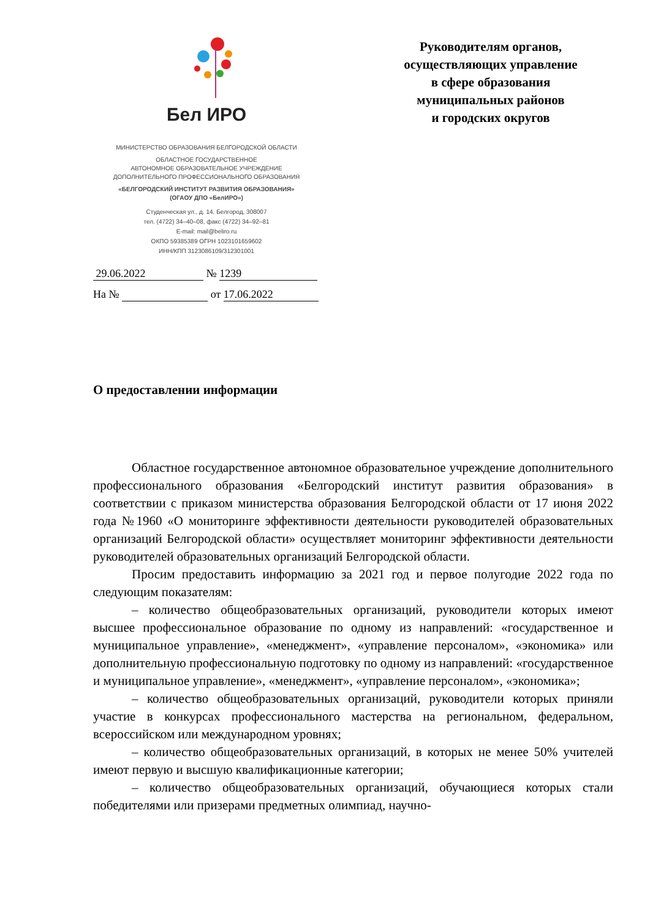Бел ИРО
МИНИСТЕРСТВО ОБРАЗОВАНИЯ БЕЛГОРОДСКОЙ ОБЛАСТИ
ОБЛАСТНОЕ ГОСУДАРСТВЕННОЕ
АВТОНОМНОЕ ОБРАЗОВАТЕЛЬНОЕ УЧРЕЖДЕНИЕ
ДОПОЛНИТЕЛЬНОГО ПРОФЕССИОНАЛЬНОГО ОБРАЗОВАНИЯ
«БЕЛГОРОДСКИЙ ИНСТИТУТ РАЗВИТИЯ ОБРАЗОВАНИЯ»
(ОГАОУ ДПО «БелИРО»)
Студенческая ул., д. 14, Белгород, 308007
тел. (4722) 34–40–08, факс (4722) 34–92–81
E-mail: mail@beliro.ru
ОКПО 59385389 ОГРН 1023101659602
ИНН/КПП 3123086109/312301001
29.06.2022 № 1239
На № от 17.06.2022
Руководителям органов,
осуществляющих управление
в сфере образования
муниципальных районов
и городских округов
О предоставлении информации
Областное государственное автономное образовательное учреждение дополнительного профессионального образования «Белгородский институт развития образования» в соответствии с приказом министерства образования Белгородской области от 17 июня 2022 года №1960 «О мониторинге эффективности деятельности руководителей образовательных организаций Белгородской области» осуществляет мониторинг эффективности деятельности руководителей образовательных организаций Белгородской области.
Просим предоставить информацию за 2021 год и первое полугодие 2022 года по следующим показателям:
– количество общеобразовательных организаций, руководители которых имеют высшее профессиональное образование по одному из направлений: «государственное и муниципальное управление», «менеджмент», «управление персоналом», «экономика» или дополнительную профессиональную подготовку по одному из направлений: «государственное и муниципальное управление», «менеджмент», «управление персоналом», «экономика»;
– количество общеобразовательных организаций, руководители которых приняли участие в конкурсах профессионального мастерства на региональном, федеральном, всероссийском или международном уровнях;
– количество общеобразовательных организаций, в которых не менее 50% учителей имеют первую и высшую квалификационные категории;
– количество общеобразовательных организаций, обучающиеся которых стали победителями или призерами предметных олимпиад, научно-